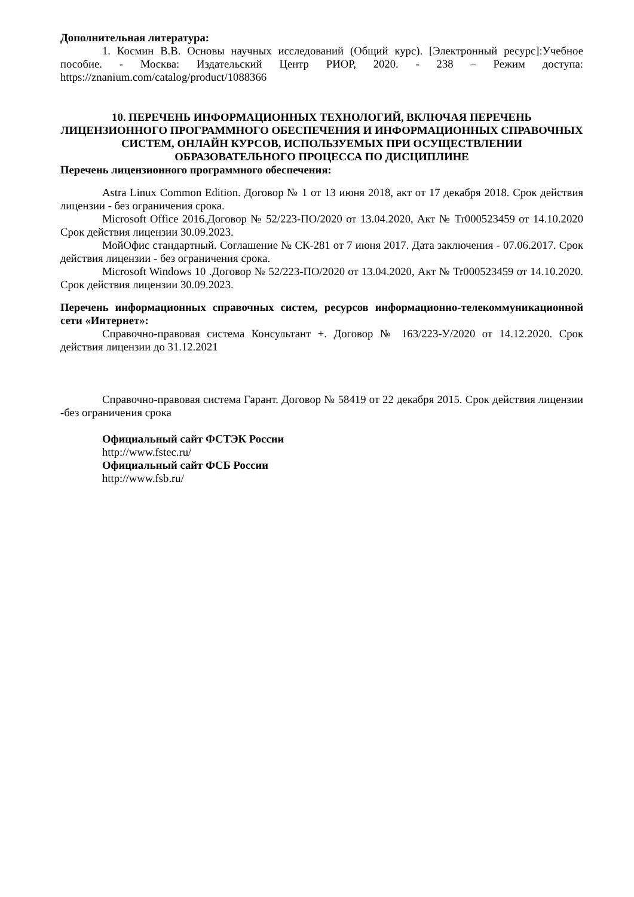Дополнительная литература:
1. Космин В.В. Основы научных исследований (Общий курс). [Электронный ресурс]:Учебное пособие. - Москва: Издательский Центр РИОР, 2020. - 238 – Режим доступа: https://znanium.com/catalog/product/1088366
10. ПЕРЕЧЕНЬ ИНФОРМАЦИОННЫХ ТЕХНОЛОГИЙ, ВКЛЮЧАЯ ПЕРЕЧЕНЬ ЛИЦЕНЗИОННОГО ПРОГРАММНОГО ОБЕСПЕЧЕНИЯ И ИНФОРМАЦИОННЫХ СПРАВОЧНЫХ СИСТЕМ, ОНЛАЙН КУРСОВ, ИСПОЛЬЗУЕМЫХ ПРИ ОСУЩЕСТВЛЕНИИ ОБРАЗОВАТЕЛЬНОГО ПРОЦЕССА ПО ДИСЦИПЛИНЕ
Перечень лицензионного программного обеспечения:
Astra Linux Common Edition. Договор № 1 от 13 июня 2018, акт от 17 декабря 2018. Срок действия лицензии - без ограничения срока.
Microsoft Office 2016.Договор № 52/223-ПО/2020 от 13.04.2020, Акт № Tr000523459 от 14.10.2020 Срок действия лицензии 30.09.2023.
МойОфис стандартный. Соглашение № СК-281 от 7 июня 2017. Дата заключения - 07.06.2017. Срок действия лицензии - без ограничения срока.
Microsoft Windows 10 .Договор № 52/223-ПО/2020 от 13.04.2020, Акт № Tr000523459 от 14.10.2020. Срок действия лицензии 30.09.2023.
Перечень информационных справочных систем, ресурсов информационно-телекоммуникационной сети «Интернет»:
Справочно-правовая система Консультант +. Договор № 163/223-У/2020 от 14.12.2020. Срок действия лицензии до 31.12.2021
Справочно-правовая система Гарант. Договор № 58419 от 22 декабря 2015. Срок действия лицензии -без ограничения срока
Официальный сайт ФСТЭК России
http://www.fstec.ru/
Официальный сайт ФСБ России
http://www.fsb.ru/